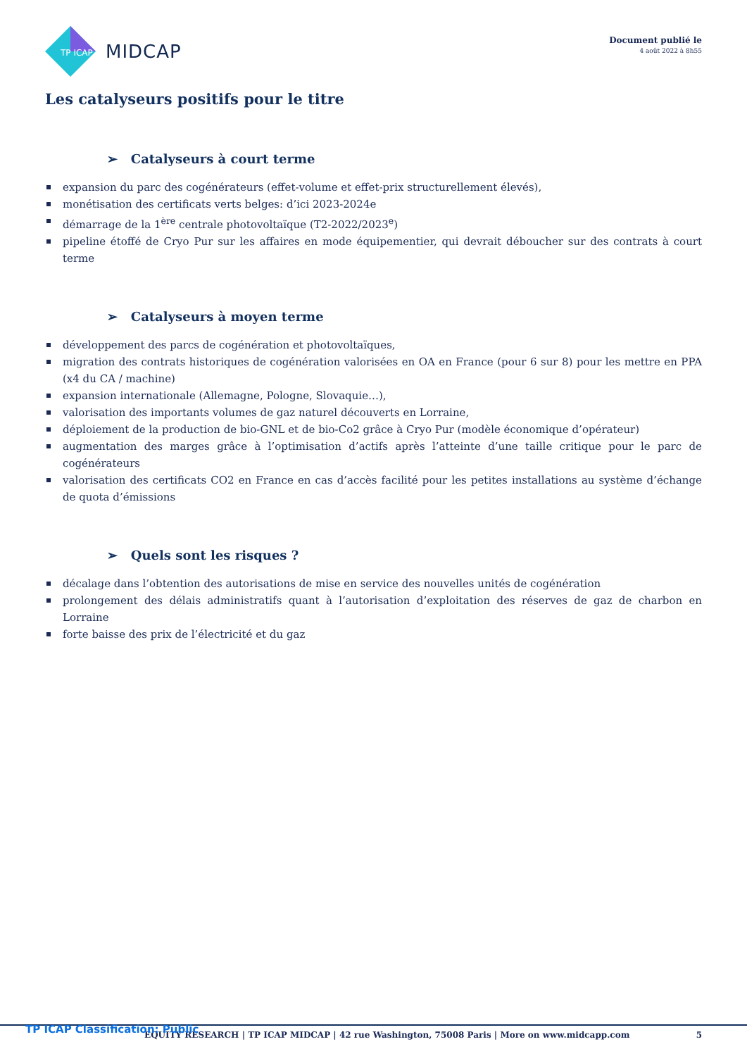TP ICAP
MIDCAP
Document publié le
4 août 2022 à 8h55
Les catalyseurs positifs pour le titre
➢ Catalyseurs à court terme
expansion du parc des cogénérateurs (effet-volume et effet-prix structurellement élevés),
monétisation des certificats verts belges: d’ici 2023-2024e
démarrage de la 1<sup>ère</sup> centrale photovoltaïque (T2-2022/2023<sup>e</sup>)
pipeline étoffé de Cryo Pur sur les affaires en mode équipementier, qui devrait déboucher sur des contrats à court terme
➢ Catalyseurs à moyen terme
développement des parcs de cogénération et photovoltaïques,
migration des contrats historiques de cogénération valorisées en OA en France (pour 6 sur 8) pour les mettre en PPA (x4 du CA / machine)
expansion internationale (Allemagne, Pologne, Slovaquie…),
valorisation des importants volumes de gaz naturel découverts en Lorraine,
déploiement de la production de bio-GNL et de bio-Co2 grâce à Cryo Pur (modèle économique d’opérateur)
augmentation des marges grâce à l’optimisation d’actifs après l’atteinte d’une taille critique pour le parc de cogénérateurs
valorisation des certificats CO2 en France en cas d’accès facilité pour les petites installations au système d’échange de quota d’émissions
➢ Quels sont les risques ?
décalage dans l’obtention des autorisations de mise en service des nouvelles unités de cogénération
prolongement des délais administratifs quant à l’autorisation d’exploitation des réserves de gaz de charbon en Lorraine
forte baisse des prix de l’électricité et du gaz
TP ICAP Classification: Public EQUITY RESEARCH | TP ICAP MIDCAP | 42 rue Washington, 75008 Paris | More on www.midcapp.com 5